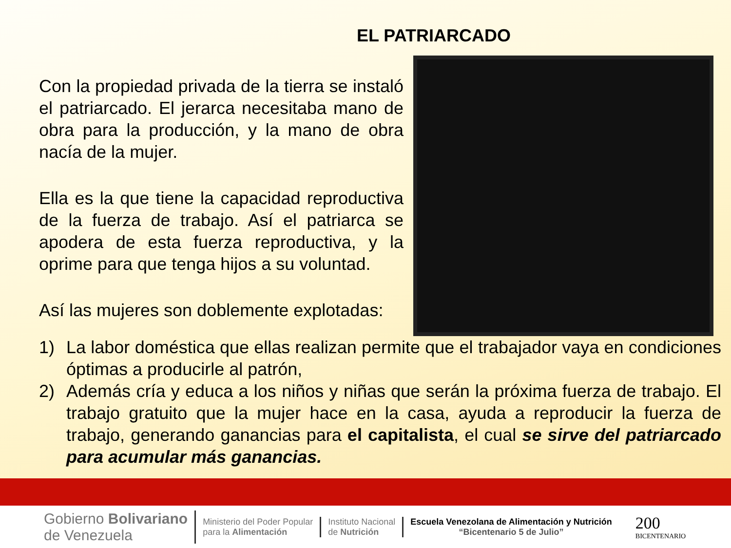EL PATRIARCADO
Con la propiedad privada de la tierra se instaló el patriarcado. El jerarca necesitaba mano de obra para la producción, y la mano de obra nacía de la mujer.
Ella es la que tiene la capacidad reproductiva de la fuerza de trabajo. Así el patriarca se apodera de esta fuerza reproductiva, y la oprime para que tenga hijos a su voluntad.
Así las mujeres son doblemente explotadas:
1) La labor doméstica que ellas realizan permite que el trabajador vaya en condiciones óptimas a producirle al patrón,
2) Además cría y educa a los niños y niñas que serán la próxima fuerza de trabajo. El trabajo gratuito que la mujer hace en la casa, ayuda a reproducir la fuerza de trabajo, generando ganancias para el capitalista, el cual se sirve del patriarcado para acumular más ganancias.
Gobierno Bolivariano
de Venezuela
Ministerio del Poder Popular
para la Alimentación
Instituto Nacional
de Nutrición
Escuela Venezolana de Alimentación y Nutrición
“Bicentenario 5 de Julio”
200
BICENTENARIO